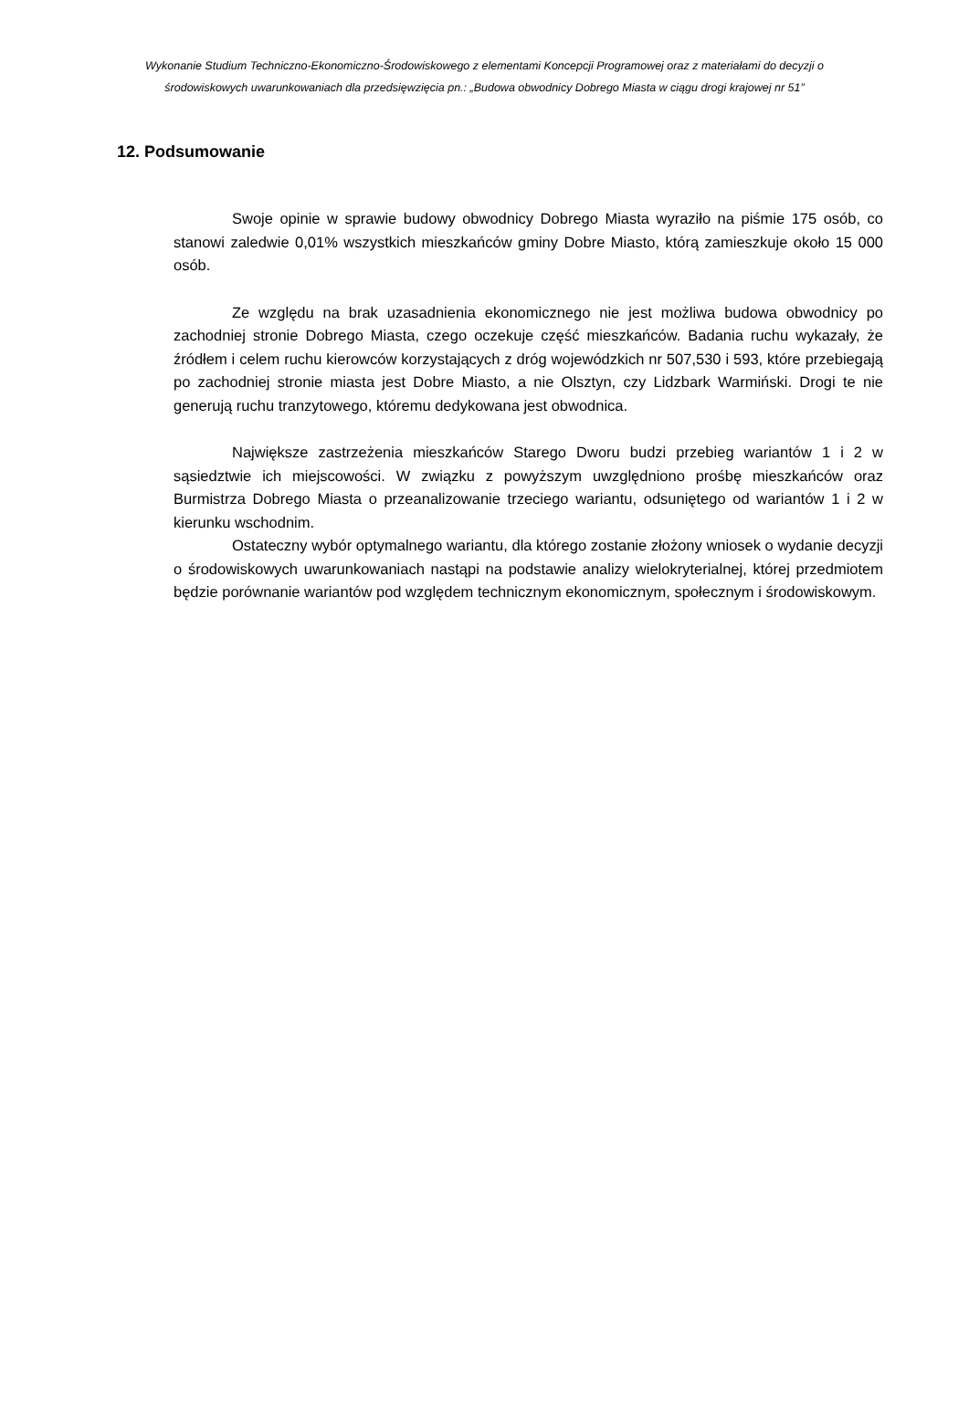Wykonanie Studium Techniczno-Ekonomiczno-Środowiskowego z elementami Koncepcji Programowej oraz z materiałami do decyzji o środowiskowych uwarunkowaniach dla przedsięwzięcia pn.: „Budowa obwodnicy Dobrego Miasta w ciągu drogi krajowej nr 51”
12. Podsumowanie
Swoje opinie w sprawie budowy obwodnicy Dobrego Miasta wyraziło na piśmie 175 osób, co stanowi zaledwie 0,01% wszystkich mieszkańców gminy Dobre Miasto, którą zamieszkuje około 15 000 osób.
Ze względu na brak uzasadnienia ekonomicznego nie jest możliwa budowa obwodnicy po zachodniej stronie Dobrego Miasta, czego oczekuje część mieszkańców. Badania ruchu wykazały, że źródłem i celem ruchu kierowców korzystających z dróg wojewódzkich nr 507,530 i 593, które przebiegają po zachodniej stronie miasta jest Dobre Miasto, a nie Olsztyn, czy Lidzbark Warmiński. Drogi te nie generują ruchu tranzytowego, któremu dedykowana jest obwodnica.
Największe zastrzeżenia mieszkańców Starego Dworu budzi przebieg wariantów 1 i 2 w sąsiedztwie ich miejscowości. W związku z powyższym uwzględniono prośbę mieszkańców oraz Burmistrza Dobrego Miasta o przeanalizowanie trzeciego wariantu, odsuniętego od wariantów 1 i 2 w kierunku wschodnim.
Ostateczny wybór optymalnego wariantu, dla którego zostanie złożony wniosek o wydanie decyzji o środowiskowych uwarunkowaniach nastąpi na podstawie analizy wielokryterialnej, której przedmiotem będzie porównanie wariantów pod względem technicznym ekonomicznym, społecznym i środowiskowym.